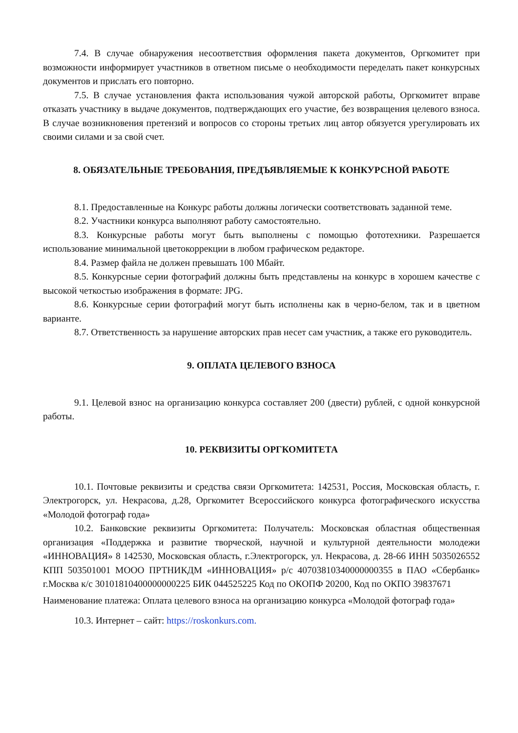7.4. В случае обнаружения несоответствия оформления пакета документов, Оргкомитет при возможности информирует участников в ответном письме о необходимости переделать пакет конкурсных документов и прислать его повторно.
7.5. В случае установления факта использования чужой авторской работы, Оргкомитет вправе отказать участнику в выдаче документов, подтверждающих его участие, без возвращения целевого взноса. В случае возникновения претензий и вопросов со стороны третьих лиц автор обязуется урегулировать их своими силами и за свой счет.
8. ОБЯЗАТЕЛЬНЫЕ ТРЕБОВАНИЯ, ПРЕДЪЯВЛЯЕМЫЕ К КОНКУРСНОЙ РАБОТЕ
8.1. Предоставленные на Конкурс работы должны логически соответствовать заданной теме.
8.2. Участники конкурса выполняют работу самостоятельно.
8.3. Конкурсные работы могут быть выполнены с помощью фототехники. Разрешается использование минимальной цветокоррекции в любом графическом редакторе.
8.4. Размер файла не должен превышать 100 Мбайт.
8.5. Конкурсные серии фотографий должны быть представлены на конкурс в хорошем качестве с высокой четкостью изображения в формате: JPG.
8.6. Конкурсные серии фотографий могут быть исполнены как в черно-белом, так и в цветном варианте.
8.7. Ответственность за нарушение авторских прав несет сам участник, а также его руководитель.
9. ОПЛАТА ЦЕЛЕВОГО ВЗНОСА
9.1. Целевой взнос на организацию конкурса составляет 200 (двести) рублей, с одной конкурсной работы.
10. РЕКВИЗИТЫ ОРГКОМИТЕТА
10.1. Почтовые реквизиты и средства связи Оргкомитета: 142531, Россия, Московская область, г. Электрогорск, ул. Некрасова, д.28, Оргкомитет Всероссийского конкурса фотографического искусства «Молодой фотограф года»
10.2. Банковские реквизиты Оргкомитета: Получатель: Московская областная общественная организация «Поддержка и развитие творческой, научной и культурной деятельности молодежи «ИННОВАЦИЯ» 8 142530, Московская область, г.Электрогорск, ул. Некрасова, д. 28-66 ИНН 5035026552 КПП 503501001 МООО ПРТНИКДМ «ИННОВАЦИЯ» р/с 40703810340000000355 в ПАО «Сбербанк» г.Москва к/с 30101810400000000225 БИК 044525225 Код по ОКОПФ 20200, Код по ОКПО 39837671
Наименование платежа: Оплата целевого взноса на организацию конкурса «Молодой фотограф года»
10.3. Интернет – сайт: https://roskonkurs.com.